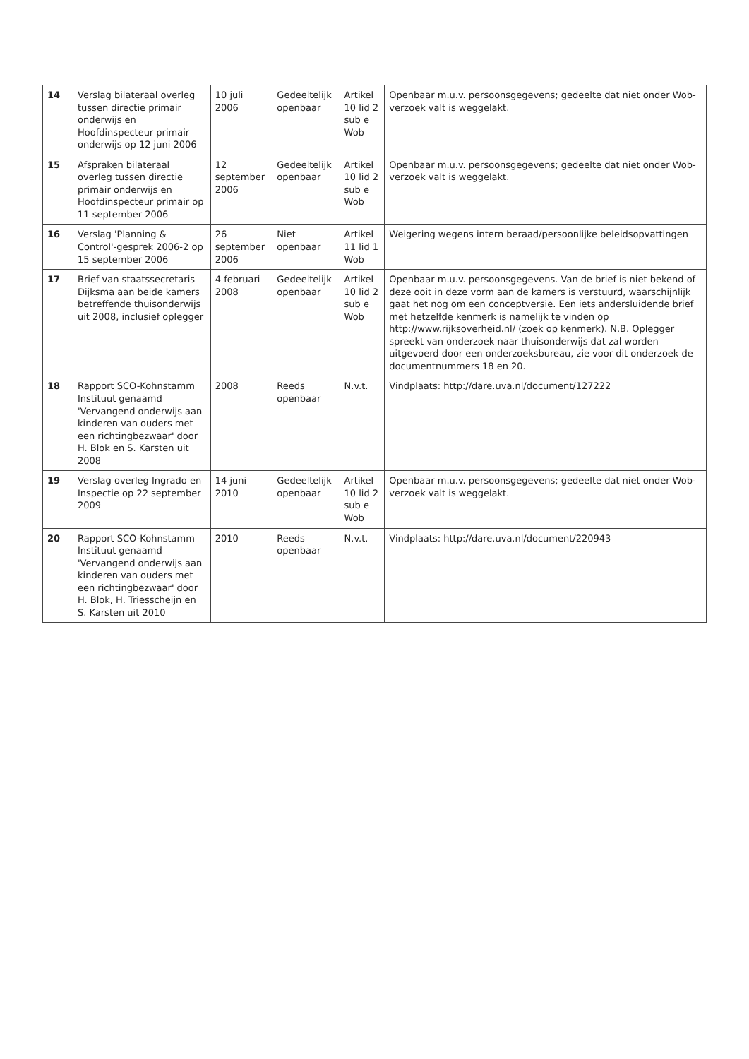| 14 | Verslag bilateraal overleg tussen directie primair onderwijs en Hoofdinspecteur primair onderwijs op 12 juni 2006 | 10 juli 2006 | Gedeeltelijk openbaar | Artikel 10 lid 2 sub e Wob | Openbaar m.u.v. persoonsgegevens; gedeelte dat niet onder Wob-verzoek valt is weggelakt. |
| 15 | Afspraken bilateraal overleg tussen directie primair onderwijs en Hoofdinspecteur primair op 11 september 2006 | 12 september 2006 | Gedeeltelijk openbaar | Artikel 10 lid 2 sub e Wob | Openbaar m.u.v. persoonsgegevens; gedeelte dat niet onder Wob-verzoek valt is weggelakt. |
| 16 | Verslag 'Planning & Control'-gesprek 2006-2 op 15 september 2006 | 26 september 2006 | Niet openbaar | Artikel 11 lid 1 Wob | Weigering wegens intern beraad/persoonlijke beleidsopvattingen |
| 17 | Brief van staatssecretaris Dijksma aan beide kamers betreffende thuisonderwijs uit 2008, inclusief oplegger | 4 februari 2008 | Gedeeltelijk openbaar | Artikel 10 lid 2 sub e Wob | Openbaar m.u.v. persoonsgegevens. Van de brief is niet bekend of deze ooit in deze vorm aan de kamers is verstuurd, waarschijnlijk gaat het nog om een conceptversie. Een iets andersluidende brief met hetzelfde kenmerk is namelijk te vinden op http://www.rijksoverheid.nl/ (zoek op kenmerk). N.B. Oplegger spreekt van onderzoek naar thuisonderwijs dat zal worden uitgevoerd door een onderzoeksbureau, zie voor dit onderzoek de documentnummers 18 en 20. |
| 18 | Rapport SCO-Kohnstamm Instituut genaamd 'Vervangend onderwijs aan kinderen van ouders met een richtingbezwaar' door H. Blok en S. Karsten uit 2008 | 2008 | Reeds openbaar | N.v.t. | Vindplaats: http://dare.uva.nl/document/127222 |
| 19 | Verslag overleg Ingrado en Inspectie op 22 september 2009 | 14 juni 2010 | Gedeeltelijk openbaar | Artikel 10 lid 2 sub e Wob | Openbaar m.u.v. persoonsgegevens; gedeelte dat niet onder Wob-verzoek valt is weggelakt. |
| 20 | Rapport SCO-Kohnstamm Instituut genaamd 'Vervangend onderwijs aan kinderen van ouders met een richtingbezwaar' door H. Blok, H. Triesscheijn en S. Karsten uit 2010 | 2010 | Reeds openbaar | N.v.t. | Vindplaats: http://dare.uva.nl/document/220943 |